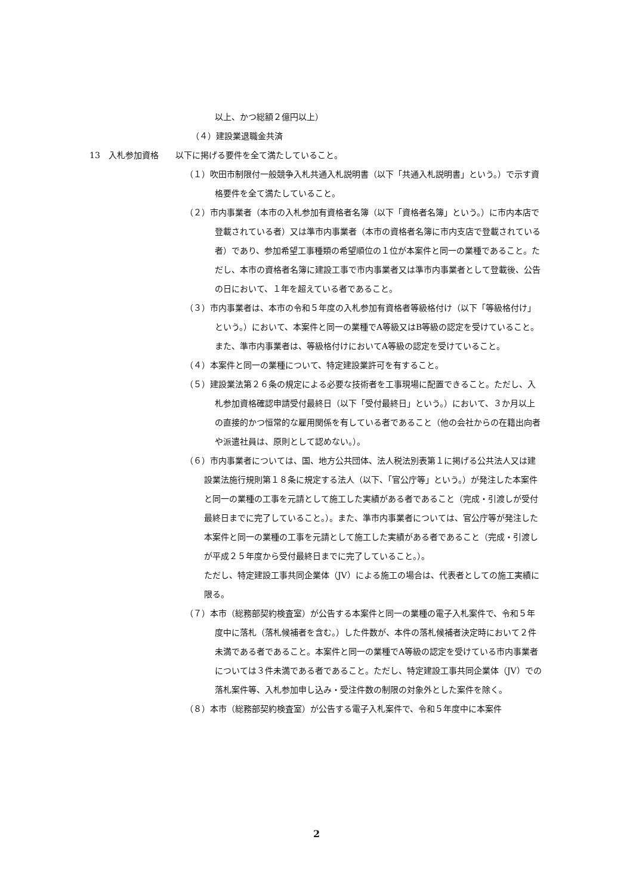以上、かつ総額２億円以上）
（４）建設業退職金共済
13　入札参加資格　　以下に掲げる要件を全て満たしていること。
（１）吹田市制限付一般競争入札共通入札説明書（以下「共通入札説明書」という。）で示す資格要件を全て満たしていること。
（２）市内事業者（本市の入札参加有資格者名簿（以下「資格者名簿」という。）に市内本店で登載されている者）又は準市内事業者（本市の資格者名簿に市内支店で登載されている者）であり、参加希望工事種類の希望順位の１位が本案件と同一の業種であること。ただし、本市の資格者名簿に建設工事で市内事業者又は準市内事業者として登載後、公告の日において、１年を超えている者であること。
（３）市内事業者は、本市の令和５年度の入札参加有資格者等級格付け（以下「等級格付け」という。）において、本案件と同一の業種でA等級又はB等級の認定を受けていること。また、準市内事業者は、等級格付けにおいてA等級の認定を受けていること。
（４）本案件と同一の業種について、特定建設業許可を有すること。
（５）建設業法第２６条の規定による必要な技術者を工事現場に配置できること。ただし、入札参加資格確認申請受付最終日（以下「受付最終日」という。）において、３か月以上の直接的かつ恒常的な雇用関係を有している者であること（他の会社からの在籍出向者や派遣社員は、原則として認めない。）。
（６）市内事業者については、国、地方公共団体、法人税法別表第１に掲げる公共法人又は建設業法施行規則第１８条に規定する法人（以下、「官公庁等」という。）が発注した本案件と同一の業種の工事を元請として施工した実績がある者であること（完成・引渡しが受付最終日までに完了していること。）。また、準市内事業者については、官公庁等が発注した本案件と同一の業種の工事を元請として施工した実績がある者であること（完成・引渡しが平成２５年度から受付最終日までに完了していること。）。
ただし、特定建設工事共同企業体（JV）による施工の場合は、代表者としての施工実績に限る。
（７）本市（総務部契約検査室）が公告する本案件と同一の業種の電子入札案件で、令和５年度中に落札（落札候補者を含む。）した件数が、本件の落札候補者決定時において２件未満である者であること。本案件と同一の業種でA等級の認定を受けている市内事業者については３件未満である者であること。ただし、特定建設工事共同企業体（JV）での落札案件等、入札参加申し込み・受注件数の制限の対象外とした案件を除く。
（８）本市（総務部契約検査室）が公告する電子入札案件で、令和５年度中に本案件
2